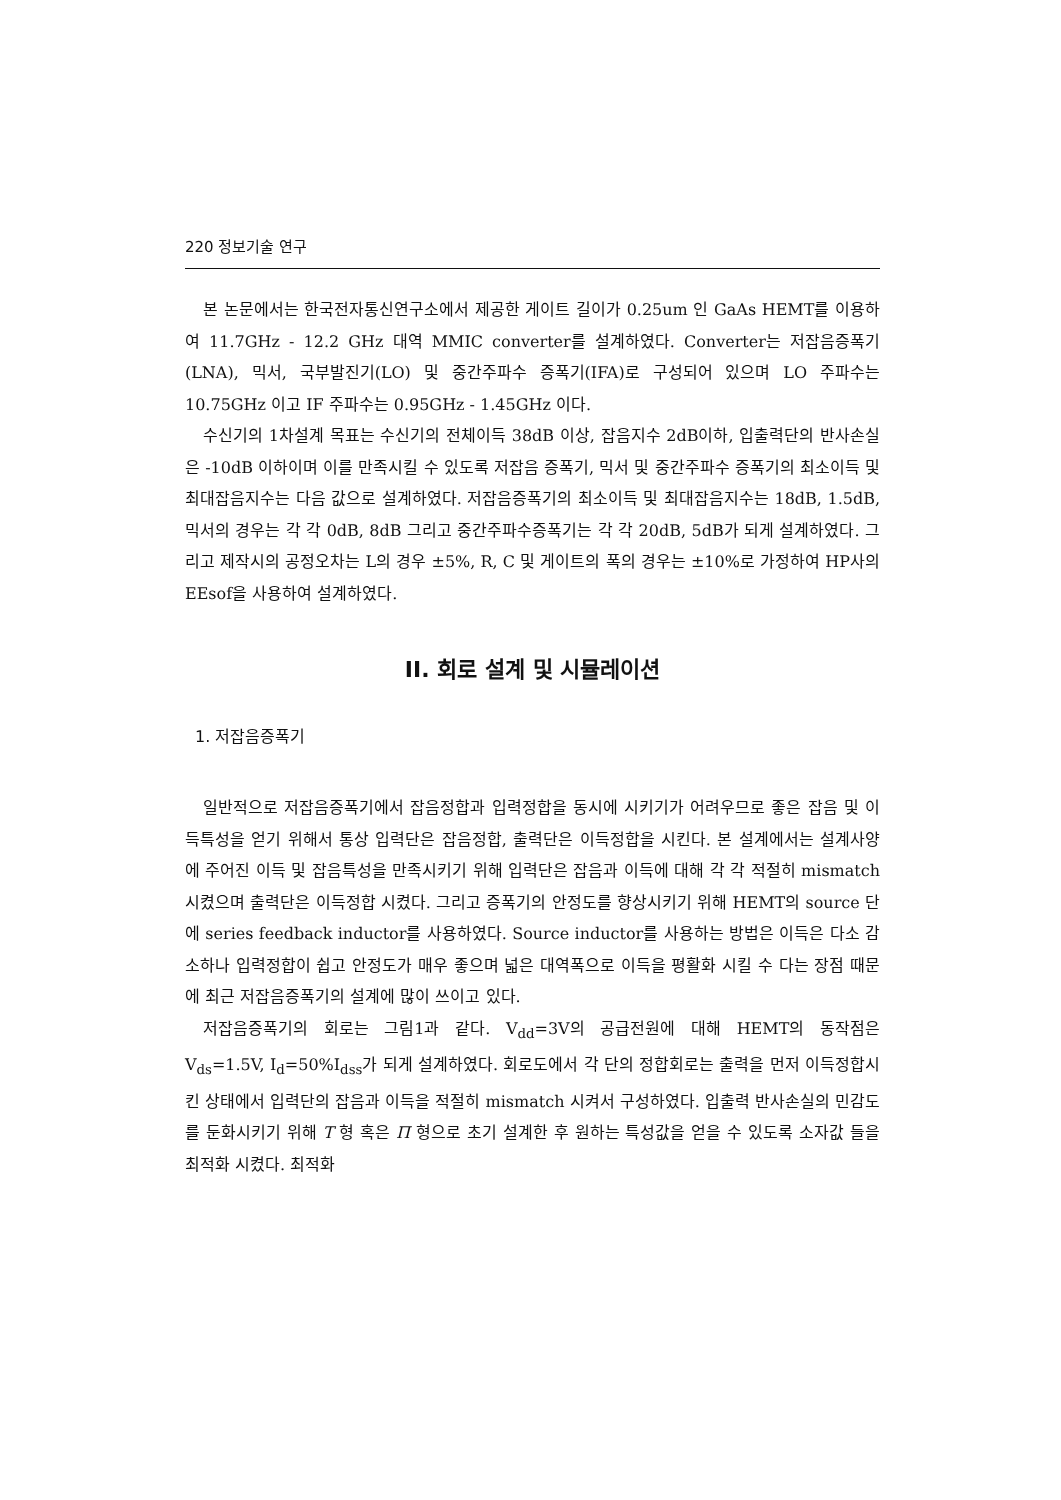220 정보기술 연구
본 논문에서는 한국전자통신연구소에서 제공한 게이트 길이가 0.25um 인 GaAs HEMT를 이용하여 11.7GHz - 12.2 GHz 대역 MMIC converter를 설계하였다. Converter는 저잡음증폭기(LNA), 믹서, 국부발진기(LO) 및 중간주파수 증폭기(IFA)로 구성되어 있으며 LO 주파수는 10.75GHz 이고 IF 주파수는 0.95GHz - 1.45GHz 이다.
수신기의 1차설계 목표는 수신기의 전체이득 38dB 이상, 잡음지수 2dB이하, 입출력단의 반사손실은 -10dB 이하이며 이를 만족시킬 수 있도록 저잡음 증폭기, 믹서 및 중간주파수 증폭기의 최소이득 및 최대잡음지수는 다음 값으로 설계하였다. 저잡음증폭기의 최소이득 및 최대잡음지수는 18dB, 1.5dB, 믹서의 경우는 각 각 0dB, 8dB 그리고 중간주파수증폭기는 각 각 20dB, 5dB가 되게 설계하였다. 그리고 제작시의 공정오차는 L의 경우 ±5%, R, C 및 게이트의 폭의 경우는 ±10%로 가정하여 HP사의 EEsof을 사용하여 설계하였다.
II. 회로 설계 및 시뮬레이션
1. 저잡음증폭기
일반적으로 저잡음증폭기에서 잡음정합과 입력정합을 동시에 시키기가 어려우므로 좋은 잡음 및 이득특성을 얻기 위해서 통상 입력단은 잡음정합, 출력단은 이득정합을 시킨다. 본 설계에서는 설계사양에 주어진 이득 및 잡음특성을 만족시키기 위해 입력단은 잡음과 이득에 대해 각 각 적절히 mismatch 시켰으며 출력단은 이득정합 시켰다. 그리고 증폭기의 안정도를 향상시키기 위해 HEMT의 source 단에 series feedback inductor를 사용하였다. Source inductor를 사용하는 방법은 이득은 다소 감소하나 입력정합이 쉽고 안정도가 매우 좋으며 넓은 대역폭으로 이득을 평활화 시킬 수 다는 장점 때문에 최근 저잡음증폭기의 설계에 많이 쓰이고 있다.
저잡음증폭기의 회로는 그림1과 같다. V<sub>dd</sub>=3V의 공급전원에 대해 HEMT의 동작점은 V<sub>ds</sub>=1.5V, I<sub>d</sub>=50%I<sub>dss</sub>가 되게 설계하였다. 회로도에서 각 단의 정합회로는 출력을 먼저 이득정합시킨 상태에서 입력단의 잡음과 이득을 적절히 mismatch 시켜서 구성하였다. 입출력 반사손실의 민감도를 둔화시키기 위해 T 형 혹은 Π 형으로 초기 설계한 후 원하는 특성값을 얻을 수 있도록 소자값 들을 최적화 시켰다. 최적화